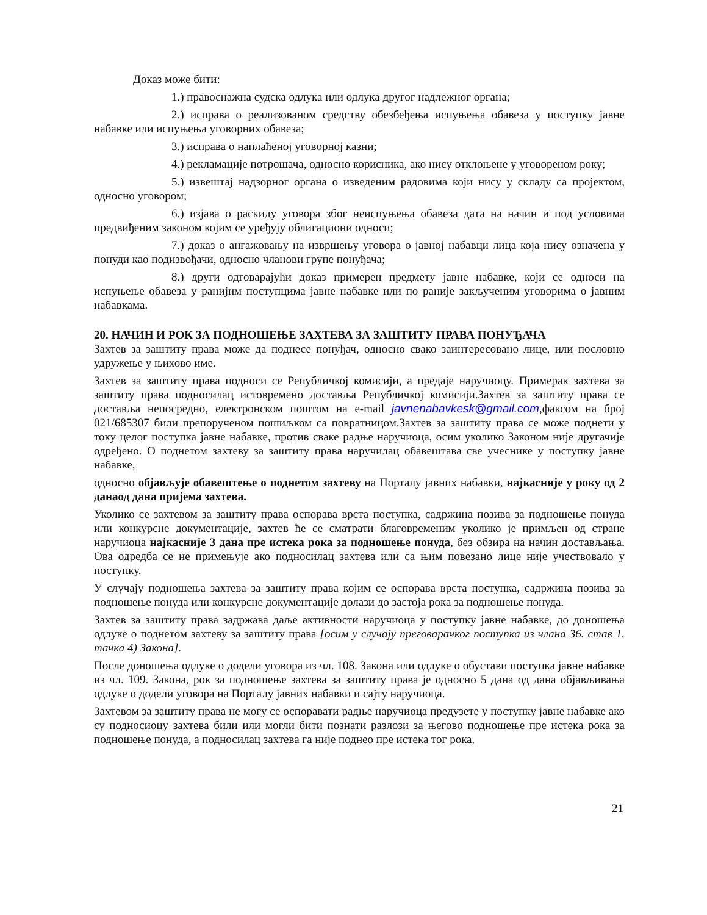Доказ може бити:
1.) правоснажна судска одлука или одлука другог надлежног органа;
2.) исправа о реализованом средству обезбеђења испуњења обавеза у поступку јавне набавке или испуњења уговорних обавеза;
3.) исправа о наплаћеној уговорној казни;
4.) рекламације потрошача, односно корисника, ако нису отклоњене у уговореном року;
5.) извештај надзорног органа о изведеним радовима који нису у складу са пројектом, односно уговором;
6.) изјава о раскиду уговора због неиспуњења обавеза дата на начин и под условима предвиђеним законом којим се уређују облигациони односи;
7.) доказ о ангажовању на извршењу уговора о јавној набавци лица која нису означена у понуди као подизвођачи, односно чланови групе понуђача;
8.) други одговарајући доказ примерен предмету јавне набавке, који се односи на испуњење обавеза у ранијим поступцима јавне набавке или по раније закљученим уговорима о јавним набавкама.
20. НАЧИН И РОК ЗА ПОДНОШЕЊЕ ЗАХТЕВА ЗА ЗАШТИТУ ПРАВА ПОНУЂАЧА
Захтев за заштиту права може да поднесе понуђач, односно свако заинтересовано лице, или пословно удружење у њихово име.
Захтев за заштиту права подноси се Републичкој комисији, а предаје наручиоцу. Примерак захтева за заштиту права подносилац истовремено доставља Републичкој комисији.Захтев за заштиту права се доставља непосредно, електронском поштом на e-mail javnenabavkesk@gmail.com,факсом на број 021/685307 били препорученом пошиљком са повратницом.Захтев за заштиту права се може поднети у току целог поступка јавне набавке, против сваке радње наручиоца, осим уколико Законом није другачије одређено. О поднетом захтеву за заштиту права наручилац обавештава све учеснике у поступку јавне набавке,
односно објављује обавештење о поднетом захтеву на Порталу јавних набавки, најкасније у року од 2 данаод дана пријема захтева.
Уколико се захтевом за заштиту права оспорава врста поступка, садржина позива за подношење понуда или конкурсне документације, захтев ће се сматрати благовременим уколико је примљен од стране наручиоца најкасније 3 дана пре истека рока за подношење понуда, без обзира на начин достављања. Ова одредба се не примењује ако подносилац захтева или са њим повезано лице није учествовало у поступку.
У случају подношења захтева за заштиту права којим се оспорава врста поступка, садржина позива за подношење понуда или конкурсне документације долази до застоја рока за подношење понуда.
Захтев за заштиту права задржава даље активности наручиоца у поступку јавне набавке, до доношења одлуке о поднетом захтеву за заштиту права [осим у случају преговарачког поступка из члана 36. став 1. тачка 4) Закона].
После доношења одлуке о додели уговора из чл. 108. Закона или одлуке о обустави поступка јавне набавке из чл. 109. Закона, рок за подношење захтева за заштиту права је односно 5 дана од дана објављивања одлуке о додели уговора на Порталу јавних набавки и сајту наручиоца.
Захтевом за заштиту права не могу се оспоравати радње наручиоца предузете у поступку јавне набавке ако су подносиоцу захтева били или могли бити познати разлози за његово подношење пре истека рока за подношење понуда, а подносилац захтева га није поднео пре истека тог рока.
21